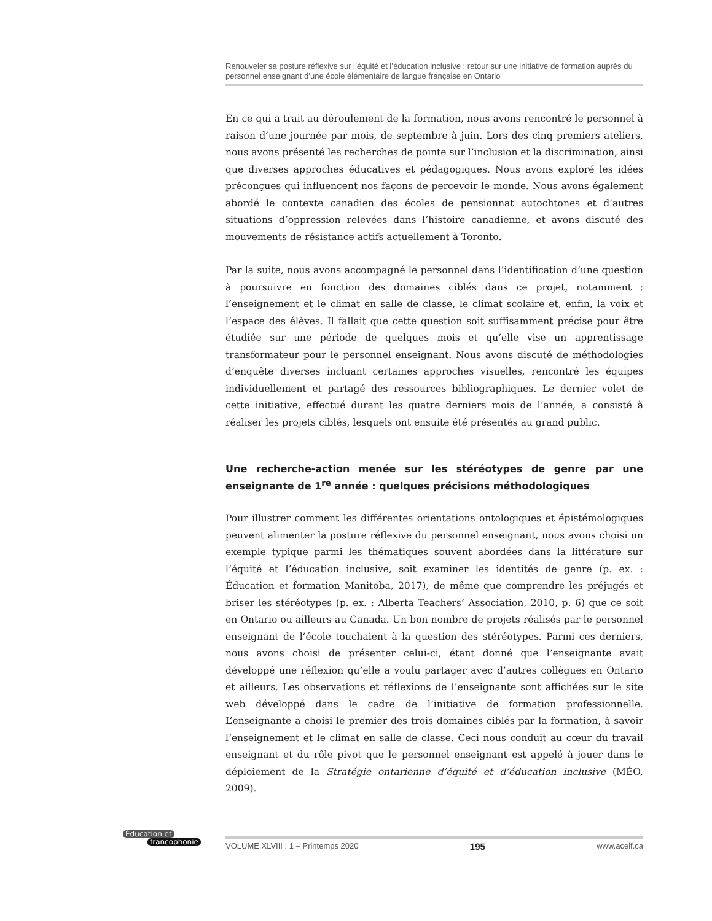Renouveler sa posture réflexive sur l’équité et l’éducation inclusive : retour sur une initiative de formation auprès du personnel enseignant d’une école élémentaire de langue française en Ontario
En ce qui a trait au déroulement de la formation, nous avons rencontré le personnel à raison d’une journée par mois, de septembre à juin. Lors des cinq premiers ateliers, nous avons présenté les recherches de pointe sur l’inclusion et la discrimination, ainsi que diverses approches éducatives et pédagogiques. Nous avons exploré les idées préconçues qui influencent nos façons de percevoir le monde. Nous avons également abordé le contexte canadien des écoles de pensionnat autochtones et d’autres situations d’oppression relevées dans l’histoire canadienne, et avons discuté des mouvements de résistance actifs actuellement à Toronto.
Par la suite, nous avons accompagné le personnel dans l’identification d’une question à poursuivre en fonction des domaines ciblés dans ce projet, notamment : l’enseignement et le climat en salle de classe, le climat scolaire et, enfin, la voix et l’espace des élèves. Il fallait que cette question soit suffisamment précise pour être étudiée sur une période de quelques mois et qu’elle vise un apprentissage transformateur pour le personnel enseignant. Nous avons discuté de méthodologies d’enquête diverses incluant certaines approches visuelles, rencontré les équipes individuellement et partagé des ressources bibliographiques. Le dernier volet de cette initiative, effectué durant les quatre derniers mois de l’année, a consisté à réaliser les projets ciblés, lesquels ont ensuite été présentés au grand public.
Une recherche-action menée sur les stéréotypes de genre par une enseignante de 1<sup>re</sup> année : quelques précisions méthodologiques
Pour illustrer comment les différentes orientations ontologiques et épistémologiques peuvent alimenter la posture réflexive du personnel enseignant, nous avons choisi un exemple typique parmi les thématiques souvent abordées dans la littérature sur l’équité et l’éducation inclusive, soit examiner les identités de genre (p. ex. : Éducation et formation Manitoba, 2017), de même que comprendre les préjugés et briser les stéréotypes (p. ex. : Alberta Teachers’ Association, 2010, p. 6) que ce soit en Ontario ou ailleurs au Canada. Un bon nombre de projets réalisés par le personnel enseignant de l’école touchaient à la question des stéréotypes. Parmi ces derniers, nous avons choisi de présenter celui-ci, étant donné que l’enseignante avait développé une réflexion qu’elle a voulu partager avec d’autres collègues en Ontario et ailleurs. Les observations et réflexions de l’enseignante sont affichées sur le site web développé dans le cadre de l’initiative de formation professionnelle. L’enseignante a choisi le premier des trois domaines ciblés par la formation, à savoir l’enseignement et le climat en salle de classe. Ceci nous conduit au cœur du travail enseignant et du rôle pivot que le personnel enseignant est appelé à jouer dans le déploiement de la Stratégie ontarienne d’équité et d’éducation inclusive (MÉO, 2009).
Éducation et
francophonie
VOLUME XLVIII : 1 – Printemps 2020 195 www.acelf.ca